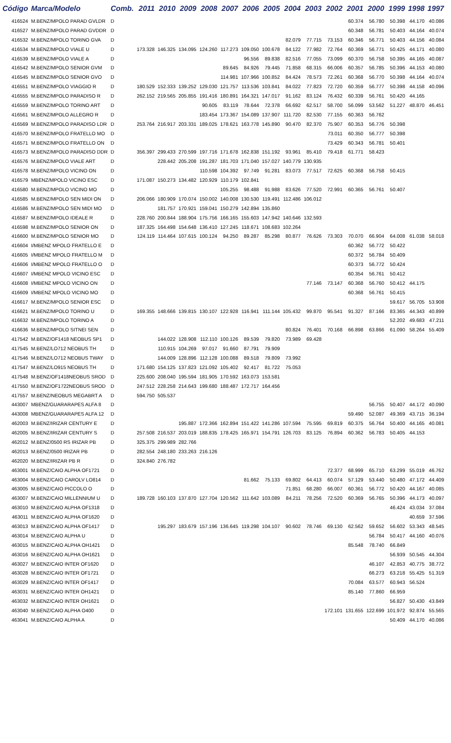| Código | Marca/Modelo | Comb. | 2011 | 2010 | 2009 | 2008 | 2007 | 2006 | 2005 | 2004 | 2003 | 2002 | 2001 | 2000 | 1999 | 1998 | 1997 |
| --- | --- | --- | --- | --- | --- | --- | --- | --- | --- | --- | --- | --- | --- | --- | --- | --- | --- |
| 416524 | M.BENZ/MPOLO PARAD GVLDR | D | | | | | | | | | | | 60.374 | 56.780 | 50.398 | 44.170 | 40.086 |
| 416527 | M.BENZ/MPOLO PARAD GVDDR | D | | | | | | | | | | | 60.348 | 56.781 | 50.403 | 44.164 | 40.074 |
| 416532 | M.BENZ/MPOLO TORINO GVA | D | | | | | | | | 82.079 | 77.715 | 73.153 | 60.346 | 56.771 | 50.403 | 44.156 | 40.084 |
| 416534 | M.BENZ/MPOLO VIALE U | D | 173.328 | 146.325 | 134.095 | 124.260 | 117.273 | 109.050 | 100.678 | 84.122 | 77.982 | 72.764 | 60.369 | 56.771 | 50.425 | 44.171 | 40.080 |
| 416539 | M.BENZ/MPOLO VIALE A | D | | | | | | 96.556 | 89.838 | 82.516 | 77.055 | 73.099 | 60.370 | 56.758 | 50.395 | 44.165 | 40.087 |
| 416542 | M.BENZ/MPOLO SENIOR GVM | D | | | | | 89.645 | 84.926 | 79.445 | 71.858 | 68.315 | 66.006 | 60.357 | 56.785 | 50.396 | 44.153 | 40.080 |
| 416545 | M.BENZ/MPOLO SENIOR GVO | D | | | | | 114.981 | 107.966 | 100.852 | 84.424 | 78.573 | 72.261 | 60.368 | 56.770 | 50.398 | 44.164 | 40.074 |
| 416551 | M.BENZ/MPOLO VIAGGIO R | D | 180.529 | 152.333 | 139.252 | 129.030 | 121.757 | 113.536 | 103.841 | 84.022 | 77.823 | 72.720 | 60.359 | 56.777 | 50.398 | 44.158 | 40.096 |
| 416555 | M.BENZ/MPOLO PARADISO R | D | 262.152 | 219.565 | 205.855 | 191.416 | 180.891 | 164.321 | 147.017 | 91.162 | 83.124 | 76.432 | 60.339 | 56.761 | 50.420 | 44.165 | |
| 416559 | M.BENZ/MPOLO TORINO ART | D | | | | 90.605 | 83.119 | 78.644 | 72.378 | 66.692 | 62.517 | 58.700 | 56.099 | 53.562 | 51.227 | 48.870 | 46.451 |
| 416561 | M.BENZ/MPOLO ALLEGRO R | D | | | | 183.454 | 173.367 | 154.089 | 137.907 | 111.720 | 82.530 | 77.155 | 60.363 | 56.762 | | | |
| 416569 | M.BENZ/MPOLO PARADISO LDR | D | 253.764 | 216.917 | 203.331 | 189.025 | 178.621 | 163.778 | 145.890 | 90.470 | 82.370 | 75.907 | 60.353 | 56.776 | 50.398 | | |
| 416570 | M.BENZ/MPOLO FRATELLO MO | D | | | | | | | | | | 73.011 | 60.350 | 56.777 | 50.398 | | |
| 416571 | M.BENZ/MPOLO FRATELLO ON | D | | | | | | | | | | 73.429 | 60.343 | 56.781 | 50.401 | | |
| 416573 | M.BENZ/MPOLO PARADISO DDR | D | 356.397 | 299.433 | 270.599 | 197.716 | 171.678 | 162.838 | 151.192 | 93.961 | 85.410 | 79.418 | 61.771 | 58.423 | | | |
| 416576 | M.BENZ/MPOLO VIALE ART | D | | 228.442 | 205.208 | 191.287 | 181.703 | 171.040 | 157.027 | 140.779 | 130.935 | | | | | | |
| 416578 | M.BENZ/MPOLO VICINO ON | D | | | | 110.598 | 104.392 | 97.749 | 91.281 | 83.073 | 77.517 | 72.625 | 60.368 | 56.758 | 50.415 | | |
| 416579 | MBENZ/MPOLO VICINO ESC | D | 171.087 | 150.273 | 134.482 | 120.929 | 110.179 | 102.841 | | | | | | | | | |
| 416580 | M.BENZ/MPOLO VICINO MO | D | | | | | 105.255 | 98.488 | 91.988 | 83.626 | 77.520 | 72.991 | 60.365 | 56.761 | 50.407 | | |
| 416585 | M.BENZ/MPOLO SEN MIDI ON | D | 206.066 | 180.909 | 170.074 | 150.002 | 140.008 | 130.530 | 119.491 | 112.486 | 106.012 | | | | | | |
| 416586 | M.BENZ/MPOLO SEN MIDI MO | D | | 181.757 | 170.921 | 159.041 | 150.279 | 142.894 | 135.860 | | | | | | | | |
| 416587 | M.BENZ/MPOLO IDEALE R | D | 228.760 | 200.844 | 188.904 | 175.756 | 166.165 | 155.603 | 147.942 | 140.646 | 132.593 | | | | | | |
| 416598 | M.BENZ/MPOLO SENIOR ON | D | 187.325 | 164.498 | 154.648 | 136.410 | 127.245 | 118.671 | 108.683 | 102.264 | | | | | | | |
| 416600 | M.BENZ/MPOLO SENIOR MO | D | 124.119 | 114.464 | 107.615 | 100.124 | 94.250 | 89.287 | 85.298 | 80.877 | 76.626 | 73.303 | 70.070 | 66.904 | 64.008 | 61.038 | 58.018 |
| 416604 | I/MBENZ MPOLO FRATELLO E | D | | | | | | | | | | | 60.362 | 56.772 | 50.422 | | |
| 416605 | I/MBENZ MPOLO FRATELLO M | D | | | | | | | | | | | 60.372 | 56.784 | 50.409 | | |
| 416606 | I/MBENZ MPOLO FRATELLO O | D | | | | | | | | | | | 60.373 | 56.772 | 50.424 | | |
| 416607 | I/MBENZ MPOLO VICINO ESC | D | | | | | | | | | | | 60.354 | 56.761 | 50.412 | | |
| 416608 | I/MBENZ MPOLO VICINO ON | D | | | | | | | | | 77.146 | 73.147 | 60.368 | 56.760 | 50.412 | 44.175 | |
| 416609 | I/MBENZ MPOLO VICINO MO | D | | | | | | | | | | | 60.368 | 56.761 | 50.415 | | |
| 416617 | M.BENZ/MPOLO SENIOR ESC | D | | | | | | | | | | | | | 59.617 | 56.705 | 53.908 |
| 416621 | M.BENZ/MPOLO TORINO U | D | 169.355 | 148.666 | 139.815 | 130.107 | 122.928 | 116.941 | 111.144 | 105.432 | 99.870 | 95.541 | 91.327 | 87.166 | 83.365 | 44.343 | 40.899 |
| 416632 | M.BENZ/MPOLO TORINO A | D | | | | | | | | | | | | | 52.202 | 49.683 | 47.211 |
| 416636 | M.BENZ/MPOLO SITNEI SEN | D | | | | | | | | 80.824 | 76.401 | 70.168 | 66.898 | 63.866 | 61.090 | 58.264 | 55.409 |
| 417542 | M.BENZ/OF1418 NEOBUS SP1 | D | | 144.022 | 128.908 | 112.110 | 100.126 | 89.539 | 79.820 | 73.989 | 69.428 | | | | | | |
| 417545 | M.BENZ/LO712 NEOBUS TH | D | | 110.915 | 104.269 | 97.017 | 91.660 | 87.791 | 79.909 | | | | | | | | |
| 417546 | M.BENZ/LO712 NEOBUS TWAY | D | | 144.009 | 128.896 | 112.128 | 100.088 | 89.518 | 79.809 | 73.992 | | | | | | | |
| 417547 | M.BENZ/LO915 NEOBUS TH | D | 171.680 | 154.125 | 137.823 | 121.092 | 105.402 | 92.417 | 81.722 | 75.053 | | | | | | | |
| 417548 | M.BENZ/OF1418NEOBUS SROD | D | 225.600 | 208.040 | 195.594 | 181.905 | 170.592 | 163.073 | 153.581 | | | | | | | | |
| 417550 | M.BENZ/OF1722NEOBUS SROD | D | 247.512 | 228.258 | 214.643 | 199.680 | 188.487 | 172.717 | 164.456 | | | | | | | | |
| 417557 | M.BENZ/NEOBUS MEGABRT A | D | 594.750 | 505.537 | | | | | | | | | | | | | |
| 443007 | MBENZ/GUARARAPES ALFA 8 | D | | | | | | | | | | | | 56.755 | 50.407 | 44.172 | 40.090 |
| 443008 | MBENZ/GUARARAPES ALFA 12 | D | | | | | | | | | | | 59.490 | 52.087 | 49.369 | 43.715 | 36.194 |
| 462003 | M.BENZ/IRIZAR CENTURY E | D | | | 195.887 | 172.366 | 162.894 | 151.422 | 141.286 | 107.594 | 75.595 | 69.819 | 60.375 | 56.764 | 50.400 | 44.165 | 40.081 |
| 462005 | M.BENZ/IRIZAR CENTURY S | D | 257.508 | 216.537 | 203.019 | 188.835 | 178.425 | 165.971 | 154.791 | 126.703 | 83.125 | 76.894 | 60.362 | 56.783 | 50.405 | 44.153 | |
| 462012 | M.BENZ/0500 RS IRIZAR PB | D | 325.375 | 299.989 | 282.766 | | | | | | | | | | | | |
| 462013 | M.BENZ/0500 IRIZAR PB | D | 282.554 | 248.180 | 233.263 | 216.126 | | | | | | | | | | | |
| 462020 | M.BENZ/IRIZAR PB R | D | 324.840 | 276.782 | | | | | | | | | | | | | |
| 463001 | M.BENZ/CAIO ALPHA OF1721 | D | | | | | | | | | | 72.377 | 68.999 | 65.710 | 63.299 | 55.019 | 46.762 |
| 463004 | M.BENZ/CAIO CAROLV LO814 | D | | | | | | 81.662 | 75.133 | 69.802 | 64.413 | 60.074 | 57.129 | 53.440 | 50.480 | 47.172 | 44.409 |
| 463005 | M.BENZ/CAIO PICCOLO O | D | | | | | | | | 71.851 | 68.280 | 66.007 | 60.361 | 56.772 | 50.420 | 44.167 | 40.085 |
| 463007 | M.BENZ/CAIO MILLENNIUM U | D | 189.728 | 160.103 | 137.870 | 127.704 | 120.562 | 111.642 | 103.089 | 84.211 | 78.256 | 72.520 | 60.369 | 56.765 | 50.396 | 44.173 | 40.097 |
| 463010 | M.BENZ/CAIO ALPHA OF1318 | D | | | | | | | | | | | | | 46.424 | 43.034 | 37.084 |
| 463011 | M.BENZ/CAIO ALPHA OF1620 | D | | | | | | | | | | | | | | 40.659 | 37.596 |
| 463013 | M.BENZ/CAIO ALPHA OF1417 | D | | 195.297 | 183.679 | 157.196 | 136.645 | 119.298 | 104.107 | 90.602 | 78.746 | 69.130 | 62.562 | 59.652 | 56.602 | 53.343 | 48.545 |
| 463014 | M.BENZ/CAIO ALPHA U | D | | | | | | | | | | | | 56.784 | 50.417 | 44.160 | 40.076 |
| 463015 | M.BENZ/CAIO ALPHA OH1421 | D | | | | | | | | | | | 85.548 | 78.740 | 66.849 | | |
| 463016 | M.BENZ/CAIO ALPHA OH1621 | D | | | | | | | | | | | | | 56.939 | 50.545 | 44.304 |
| 463027 | M.BENZ/CAIO INTER OF1620 | D | | | | | | | | | | | | 46.107 | 42.853 | 40.775 | 38.772 |
| 463028 | M.BENZ/CAIO INTER OF1721 | D | | | | | | | | | | | | 66.273 | 63.218 | 55.425 | 51.319 |
| 463029 | M.BENZ/CAIO INTER OF1417 | D | | | | | | | | | | | 70.084 | 63.577 | 60.943 | 56.524 | |
| 463031 | M.BENZ/CAIO INTER OH1421 | D | | | | | | | | | | | 85.140 | 77.860 | 66.959 | | |
| 463032 | M.BENZ/CAIO INTER OH1621 | D | | | | | | | | | | | | | 56.827 | 50.430 | 43.849 |
| 463040 | M.BENZ/CAIO ALPHA O400 | D | | | | | | | | | | 172.101 | 131.655 | 122.699 | 101.972 | 92.874 | 55.565 |
| 463041 | M.BENZ/CAIO ALPHA A | D | | | | | | | | | | | | | 50.409 | 44.170 | 40.086 |